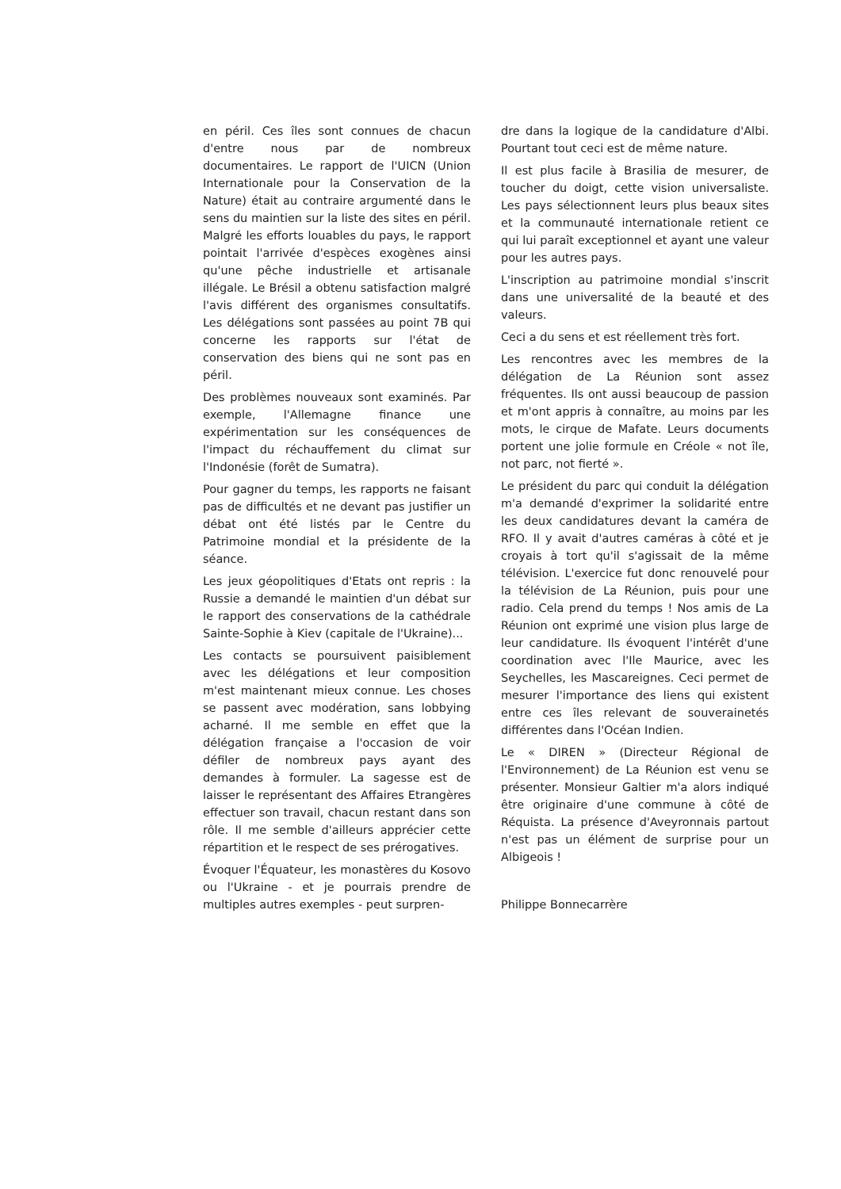en péril. Ces îles sont connues de chacun d'entre nous par de nombreux documentaires. Le rapport de l'UICN (Union Internationale pour la Conservation de la Nature) était au contraire argumenté dans le sens du maintien sur la liste des sites en péril. Malgré les efforts louables du pays, le rapport pointait l'arrivée d'espèces exogènes ainsi qu'une pêche industrielle et artisanale illégale. Le Brésil a obtenu satisfaction malgré l'avis différent des organismes consultatifs. Les délégations sont passées au point 7B qui concerne les rapports sur l'état de conservation des biens qui ne sont pas en péril.
Des problèmes nouveaux sont examinés. Par exemple, l'Allemagne finance une expérimentation sur les conséquences de l'impact du réchauffement du climat sur l'Indonésie (forêt de Sumatra).
Pour gagner du temps, les rapports ne faisant pas de difficultés et ne devant pas justifier un débat ont été listés par le Centre du Patrimoine mondial et la présidente de la séance.
Les jeux géopolitiques d'Etats ont repris : la Russie a demandé le maintien d'un débat sur le rapport des conservations de la cathédrale Sainte-Sophie à Kiev (capitale de l'Ukraine)...
Les contacts se poursuivent paisiblement avec les délégations et leur composition m'est maintenant mieux connue. Les choses se passent avec modération, sans lobbying acharné. Il me semble en effet que la délégation française a l'occasion de voir défiler de nombreux pays ayant des demandes à formuler. La sagesse est de laisser le représentant des Affaires Etrangères effectuer son travail, chacun restant dans son rôle. Il me semble d'ailleurs apprécier cette répartition et le respect de ses prérogatives.
Évoquer l'Équateur, les monastères du Kosovo ou l'Ukraine - et je pourrais prendre de multiples autres exemples - peut surpren-
dre dans la logique de la candidature d'Albi. Pourtant tout ceci est de même nature.
Il est plus facile à Brasilia de mesurer, de toucher du doigt, cette vision universaliste. Les pays sélectionnent leurs plus beaux sites et la communauté internationale retient ce qui lui paraît exceptionnel et ayant une valeur pour les autres pays.
L'inscription au patrimoine mondial s'inscrit dans une universalité de la beauté et des valeurs.
Ceci a du sens et est réellement très fort.
Les rencontres avec les membres de la délégation de La Réunion sont assez fréquentes. Ils ont aussi beaucoup de passion et m'ont appris à connaître, au moins par les mots, le cirque de Mafate. Leurs documents portent une jolie formule en Créole « not île, not parc, not fierté ».
Le président du parc qui conduit la délégation m'a demandé d'exprimer la solidarité entre les deux candidatures devant la caméra de RFO. Il y avait d'autres caméras à côté et je croyais à tort qu'il s'agissait de la même télévision. L'exercice fut donc renouvelé pour la télévision de La Réunion, puis pour une radio. Cela prend du temps ! Nos amis de La Réunion ont exprimé une vision plus large de leur candidature. Ils évoquent l'intérêt d'une coordination avec l'Ile Maurice, avec les Seychelles, les Mascareignes. Ceci permet de mesurer l'importance des liens qui existent entre ces îles relevant de souverainetés différentes dans l'Océan Indien.
Le « DIREN » (Directeur Régional de l'Environnement) de La Réunion est venu se présenter. Monsieur Galtier m'a alors indiqué être originaire d'une commune à côté de Réquista. La présence d'Aveyronnais partout n'est pas un élément de surprise pour un Albigeois !
Philippe Bonnecarrère